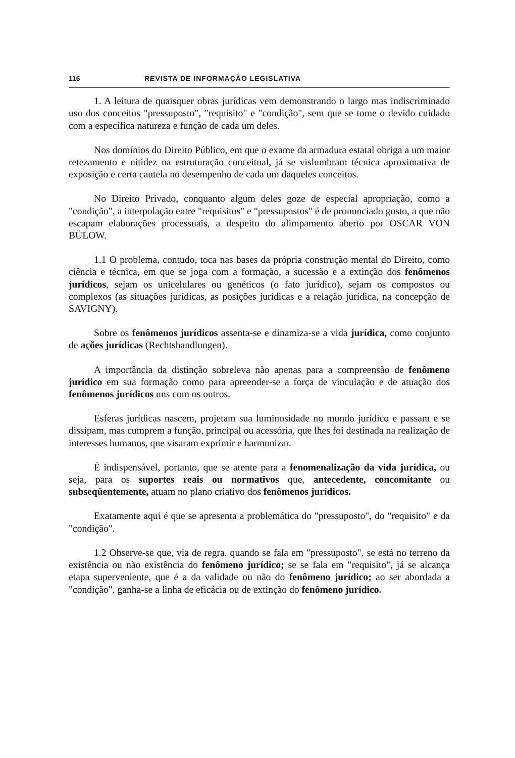116 REVISTA DE INFORMAÇÃO LEGISLATIVA
1. A leitura de quaisquer obras jurídicas vem demonstrando o largo mas indiscriminado uso dos conceitos "pressuposto", "requisito" e "condição", sem que se tome o devido cuidado com a específica natureza e função de cada um deles.
Nos domínios do Direito Público, em que o exame da armadura estatal obriga a um maior retezamento e nitidez na estruturação conceitual, já se vislumbram técnica aproximativa de exposição e certa cautela no desempenho de cada um daqueles conceitos.
No Direito Privado, conquanto algum deles goze de especial apropriação, como a "condição", a interpolação entre "requisitos" e "pressupostos" é de pronunciado gosto, a que não escapam elaborações processuais, a despeito do alimpamento aberto por OSCAR VON BÜLOW.
1.1 O problema, contudo, toca nas bases da própria construção mental do Direito, como ciência e técnica, em que se joga com a formação, a sucessão e a extinção dos fenômenos jurídicos, sejam os unicelulares ou genéticos (o fato jurídico), sejam os compostos ou complexos (as situações jurídicas, as posições jurídicas e a relação jurídica, na concepção de SAVIGNY).
Sobre os fenômenos jurídicos assenta-se e dinamiza-se a vida jurídica, como conjunto de ações jurídicas (Rechtshandlungen).
A importância da distinção sobreleva não apenas para a compreensão de fenômeno jurídico em sua formação como para apreender-se a força de vinculação e de atuação dos fenômenos jurídicos uns com os outros.
Esferas jurídicas nascem, projetam sua luminosidade no mundo jurídico e passam e se dissipam, mas cumprem a função, principal ou acessória, que lhes foi destinada na realização de interesses humanos, que visaram exprimir e harmonizar.
É indispensável, portanto, que se atente para a fenomenalização da vida jurídica, ou seja, para os suportes reais ou normativos que, antecedente, concomitante ou subseqüentemente, atuam no plano criativo dos fenômenos jurídicos.
Exatamente aqui é que se apresenta a problemática do "pressuposto", do "requisito" e da "condição".
1.2 Observe-se que, via de regra, quando se fala em "pressuposto", se está no terreno da existência ou não existência do fenômeno jurídico; se se fala em "requisito", já se alcança etapa superveniente, que é a da validade ou não do fenômeno jurídico; ao ser abordada a "condição", ganha-se a linha de eficácia ou de extinção do fenômeno jurídico.